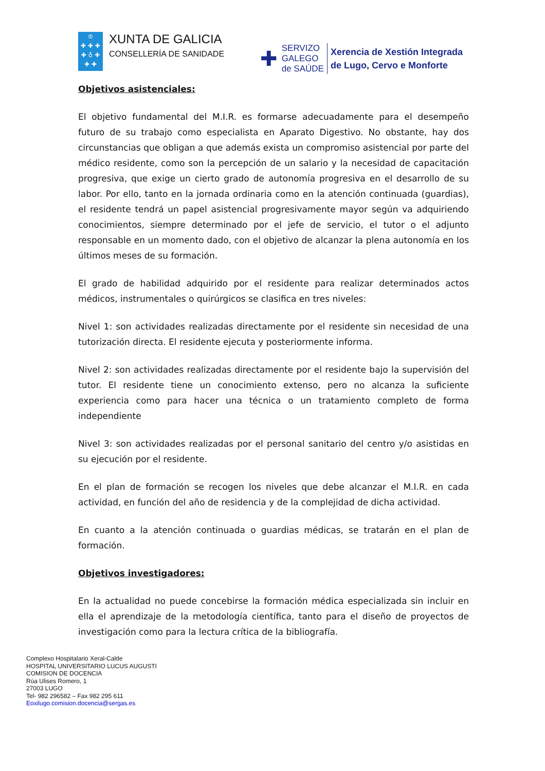♔
✚ ✚ ✚
✚ ♁ ✚
✚ ✚
XUNTA DE GALICIA
CONSELLERÍA DE SANIDADE
✚
SERVIZO
GALEGO
de SAÚDE
Xerencia de Xestión Integrada
de Lugo, Cervo e Monforte
Objetivos asistenciales:
El objetivo fundamental del M.I.R. es formarse adecuadamente para el desempeño futuro de su trabajo como especialista en Aparato Digestivo. No obstante, hay dos circunstancias que obligan a que además exista un compromiso asistencial por parte del médico residente, como son la percepción de un salario y la necesidad de capacitación progresiva, que exige un cierto grado de autonomía progresiva en el desarrollo de su labor. Por ello, tanto en la jornada ordinaria como en la atención continuada (guardias), el residente tendrá un papel asistencial progresivamente mayor según va adquiriendo conocimientos, siempre determinado por el jefe de servicio, el tutor o el adjunto responsable en un momento dado, con el objetivo de alcanzar la plena autonomía en los últimos meses de su formación.
El grado de habilidad adquirido por el residente para realizar determinados actos médicos, instrumentales o quirúrgicos se clasifica en tres niveles:
Nivel 1: son actividades realizadas directamente por el residente sin necesidad de una tutorización directa. El residente ejecuta y posteriormente informa.
Nivel 2: son actividades realizadas directamente por el residente bajo la supervisión del tutor. El residente tiene un conocimiento extenso, pero no alcanza la suficiente experiencia como para hacer una técnica o un tratamiento completo de forma independiente
Nivel 3: son actividades realizadas por el personal sanitario del centro y/o asistidas en su ejecución por el residente.
En el plan de formación se recogen los niveles que debe alcanzar el M.I.R. en cada actividad, en función del año de residencia y de la complejidad de dicha actividad.
En cuanto a la atención continuada o guardias médicas, se tratarán en el plan de formación.
Objetivos investigadores:
En la actualidad no puede concebirse la formación médica especializada sin incluir en ella el aprendizaje de la metodología científica, tanto para el diseño de proyectos de investigación como para la lectura crítica de la bibliografía.
Complexo Hospitalario Xeral-Calde
HOSPITAL UNIVERSITARIO LUCUS AUGUSTI
COMISION DE DOCENCIA
Rúa Ulises Romero, 1
27003 LUGO
Tel- 982 296582 – Fax 982 295 611
Eoxilugo.comision.docencia@sergas.es